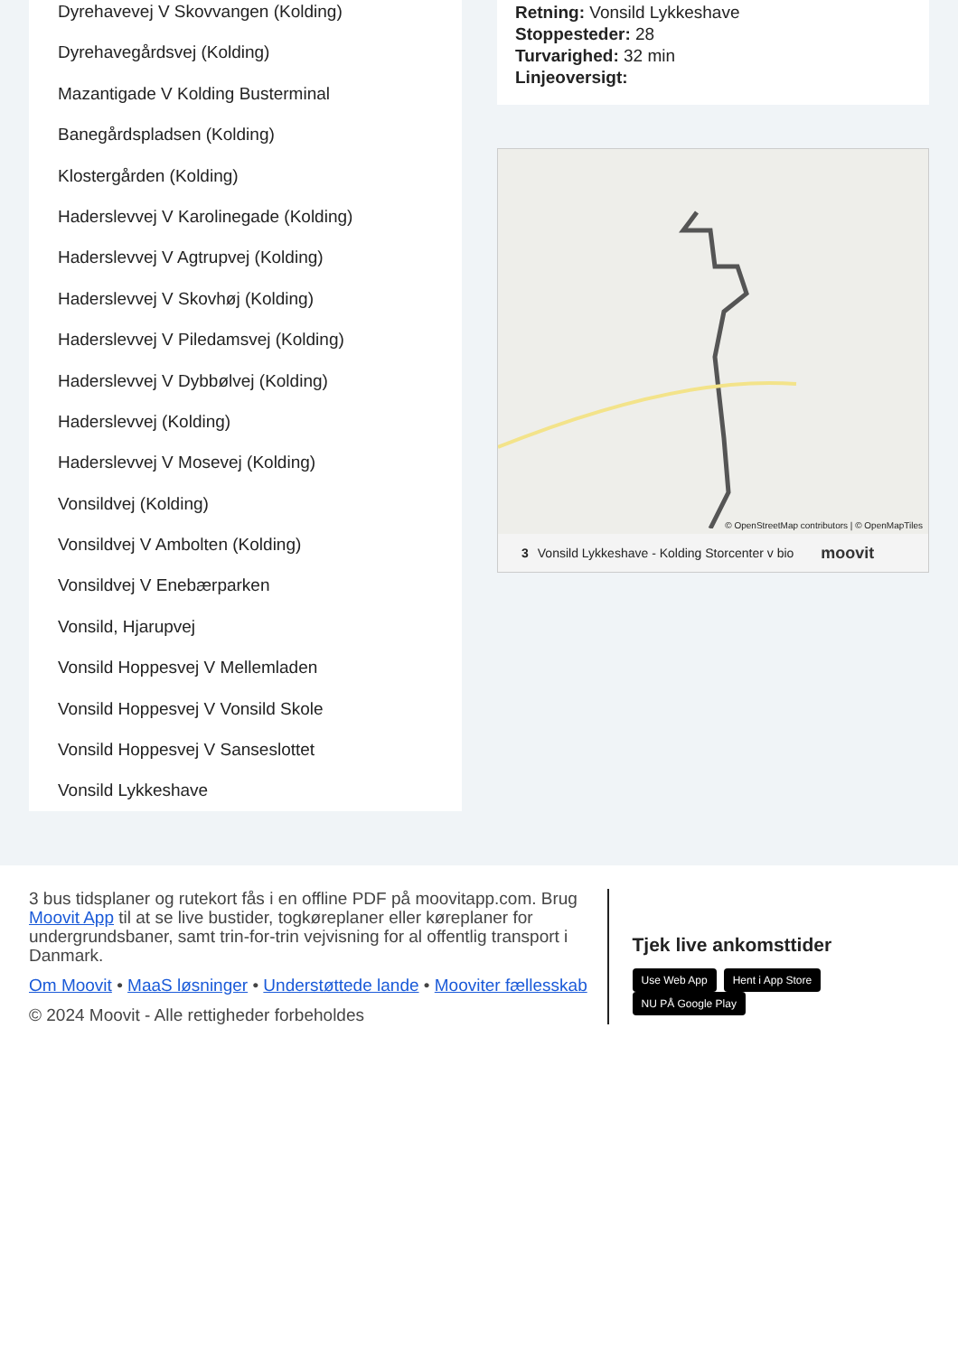Dyrehavevej V Skovvangen (Kolding)
Dyrehavegårdsvej (Kolding)
Mazantigade V Kolding Busterminal
Banegårdspladsen (Kolding)
Klostergården (Kolding)
Haderslevvej V Karolinegade (Kolding)
Haderslevvej V Agtrupvej (Kolding)
Haderslevvej V Skovhøj (Kolding)
Haderslevvej V Piledamsvej (Kolding)
Haderslevvej V Dybbølvej (Kolding)
Haderslevvej (Kolding)
Haderslevvej V Mosevej (Kolding)
Vonsildvej (Kolding)
Vonsildvej V Ambolten (Kolding)
Vonsildvej V Enebærparken
Vonsild, Hjarupvej
Vonsild Hoppesvej V Mellemladen
Vonsild Hoppesvej V Vonsild Skole
Vonsild Hoppesvej V Sanseslottet
Vonsild Lykkeshave
Retning: Vonsild Lykkeshave
Stoppesteder: 28
Turvarighed: 32 min
Linjeoversigt:
© OpenStreetMap contributors | © OpenMapTiles
3 Vonsild Lykkeshave - Kolding Storcenter v bio moovit
3 bus tidsplaner og rutekort fås i en offline PDF på moovitapp.com. Brug Moovit App til at se live bustider, togkøreplaner eller køreplaner for undergrundsbaner, samt trin-for-trin vejvisning for al offentlig transport i Danmark.
Om Moovit • MaaS løsninger • Understøttede lande • Mooviter fællesskab
© 2024 Moovit - Alle rettigheder forbeholdes
Tjek live ankomsttider
Use Web App Hent i App Store NU PÅ Google Play